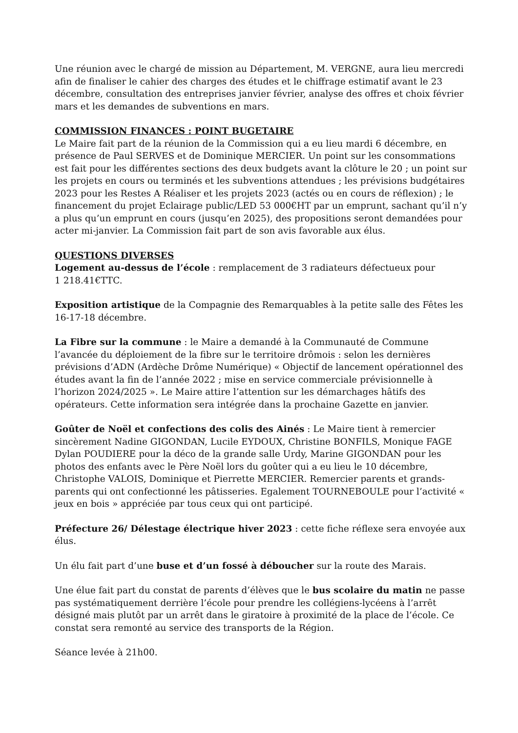Une réunion avec le chargé de mission au Département, M. VERGNE, aura lieu mercredi afin de finaliser le cahier des charges des études et le chiffrage estimatif avant le 23 décembre, consultation des entreprises janvier février, analyse des offres et choix février mars et les demandes de subventions en mars.
COMMISSION FINANCES : POINT BUGETAIRE
Le Maire fait part de la réunion de la Commission qui a eu lieu mardi 6 décembre, en présence de Paul SERVES et de Dominique MERCIER. Un point sur les consommations est fait pour les différentes sections des deux budgets avant la clôture le 20 ; un point sur les projets en cours ou terminés et les subventions attendues ; les prévisions budgétaires 2023 pour les Restes A Réaliser et les projets 2023 (actés ou en cours de réflexion) ; le financement du projet Eclairage public/LED 53 000€HT par un emprunt, sachant qu’il n’y a plus qu’un emprunt en cours (jusqu’en 2025), des propositions seront demandées pour acter mi-janvier. La Commission fait part de son avis favorable aux élus.
QUESTIONS DIVERSES
Logement au-dessus de l’école : remplacement de 3 radiateurs défectueux pour
1 218.41€TTC.
Exposition artistique de la Compagnie des Remarquables à la petite salle des Fêtes les 16-17-18 décembre.
La Fibre sur la commune : le Maire a demandé à la Communauté de Commune l’avancée du déploiement de la fibre sur le territoire drômois : selon les dernières prévisions d’ADN (Ardèche Drôme Numérique) « Objectif de lancement opérationnel des études avant la fin de l’année 2022 ; mise en service commerciale prévisionnelle à l’horizon 2024/2025 ». Le Maire attire l’attention sur les démarchages hâtifs des opérateurs. Cette information sera intégrée dans la prochaine Gazette en janvier.
Goûter de Noël et confections des colis des Ainés : Le Maire tient à remercier sincèrement Nadine GIGONDAN, Lucile EYDOUX, Christine BONFILS, Monique FAGE Dylan POUDIERE pour la déco de la grande salle Urdy, Marine GIGONDAN pour les photos des enfants avec le Père Noël lors du goûter qui a eu lieu le 10 décembre, Christophe VALOIS, Dominique et Pierrette MERCIER. Remercier parents et grands-parents qui ont confectionné les pâtisseries. Egalement TOURNEBOULE pour l’activité « jeux en bois » appréciée par tous ceux qui ont participé.
Préfecture 26/ Délestage électrique hiver 2023 : cette fiche réflexe sera envoyée aux élus.
Un élu fait part d’une buse et d’un fossé à déboucher sur la route des Marais.
Une élue fait part du constat de parents d’élèves que le bus scolaire du matin ne passe pas systématiquement derrière l’école pour prendre les collégiens-lycéens à l’arrêt désigné mais plutôt par un arrêt dans le giratoire à proximité de la place de l’école. Ce constat sera remonté au service des transports de la Région.
Séance levée à 21h00.